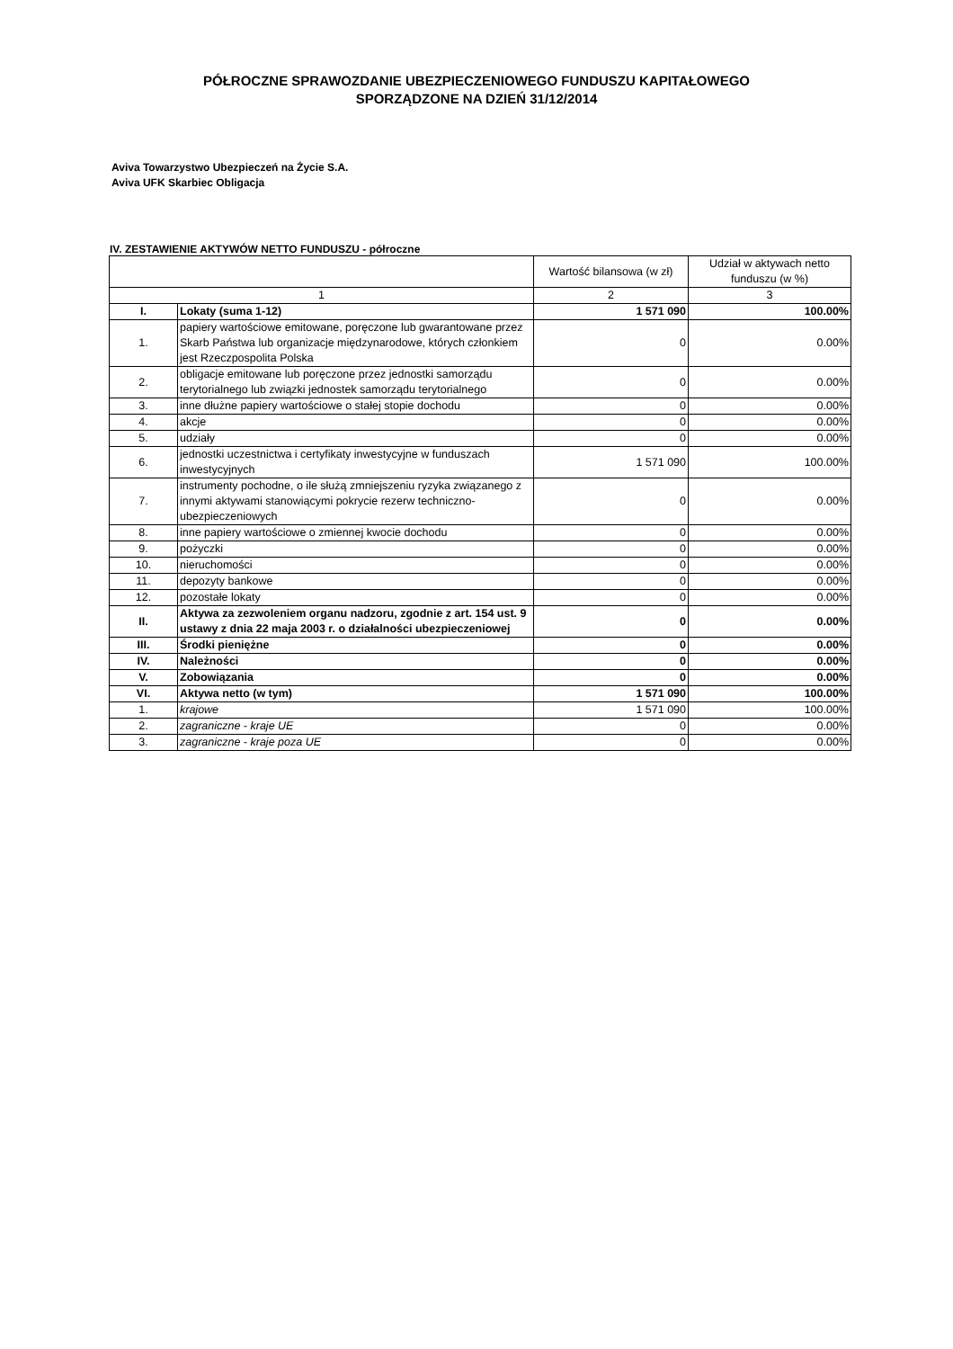PÓŁROCZNE SPRAWOZDANIE UBEZPIECZENIOWEGO FUNDUSZU KAPITAŁOWEGO
SPORZĄDZONE NA DZIEŃ 31/12/2014
Aviva Towarzystwo Ubezpieczeń na Życie S.A.
Aviva UFK Skarbiec Obligacja
IV. ZESTAWIENIE AKTYWÓW NETTO FUNDUSZU - półroczne
| | | Wartość bilansowa (w zł) | Udział w aktywach netto funduszu (w %) |
| --- | --- | --- | --- |
| 1 | | 2 | 3 |
| I. | Lokaty (suma 1-12) | 1 571 090 | 100.00% |
| 1. | papiery wartościowe emitowane, poręczone lub gwarantowane przez Skarb Państwa lub organizacje międzynarodowe, których członkiem jest Rzeczpospolita Polska | 0 | 0.00% |
| 2. | obligacje emitowane lub poręczone przez jednostki samorządu terytorialnego lub związki jednostek samorządu terytorialnego | 0 | 0.00% |
| 3. | inne dłużne papiery wartościowe o stałej stopie dochodu | 0 | 0.00% |
| 4. | akcje | 0 | 0.00% |
| 5. | udziały | 0 | 0.00% |
| 6. | jednostki uczestnictwa i certyfikaty inwestycyjne w funduszach inwestycyjnych | 1 571 090 | 100.00% |
| 7. | instrumenty pochodne, o ile służą zmniejszeniu ryzyka związanego z innymi aktywami stanowiącymi pokrycie rezerw techniczno-ubezpieczeniowych | 0 | 0.00% |
| 8. | inne papiery wartościowe o zmiennej kwocie dochodu | 0 | 0.00% |
| 9. | pożyczki | 0 | 0.00% |
| 10. | nieruchomości | 0 | 0.00% |
| 11. | depozyty bankowe | 0 | 0.00% |
| 12. | pozostałe lokaty | 0 | 0.00% |
| II. | Aktywa za zezwoleniem organu nadzoru, zgodnie z art. 154 ust. 9 ustawy z dnia 22 maja 2003 r. o działalności ubezpieczeniowej | 0 | 0.00% |
| III. | Środki pieniężne | 0 | 0.00% |
| IV. | Należności | 0 | 0.00% |
| V. | Zobowiązania | 0 | 0.00% |
| VI. | Aktywa netto (w tym) | 1 571 090 | 100.00% |
| 1. | krajowe | 1 571 090 | 100.00% |
| 2. | zagraniczne - kraje UE | 0 | 0.00% |
| 3. | zagraniczne - kraje poza UE | 0 | 0.00% |